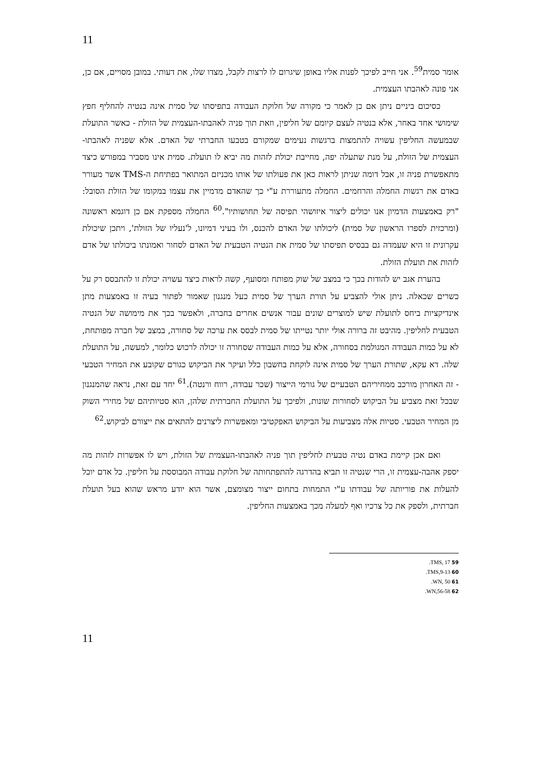11
אומר סמית<sup>59</sup>. אני חייב לפיכך לפנות אליו באופן שיגרום לו לרצות לקבל, מצדו שלו, את דעותי. במובן מסויים, אם כן, אני פונה לאהבתו העצמית.
כסיכום ביניים ניתן אם כן לאמר כי מקורה של חלוקת העבודה בתפיסתו של סמית אינה בנטיה להחליף חפץ שימושי אחד באחר, אלא בנטיה לעצם קיומם של חליפין, וזאת תוך פניה לאהבתו-העצמית של הזולת - כאשר התועלת שבמעשה החליפין עשויה להתמצות ברגשות נעימים שמקורם בטבעו החברתי של האדם. אלא שפניה לאהבתו-העצמית של הזולת, על מנת שתעלה יפה, מחייבת יכולת לזהות מה יביא לו תועלת. סמית אינו מסביר במפורש כיצד מתאפשרת פניה זו, אבל דומה שניתן לראות כאן את פעולתו של אותו מכניזם המתואר בפתיחת ה-TMS אשר מעורר באדם את רגשות החמלה והרחמים. החמלה מתעוררת ע"י כך שהאדם מדמיין את עצמו במקומו של הזולת הסובל: "רק באמצעות הדמיון אנו יכולים ליצור איזושהי תפיסה של תחושותיו".<sup>60</sup> החמלה מספקת אם כן דוגמא ראשונה (ומרכזית לספרו הראשון של סמית) ליכולתו של האדם להכנס, ולו בעיני דמיונו, ל'נעליו של הזולת', ויתכן שיכולת עקרונית זו היא שעמדה גם בבסיס תפיסתו של סמית את הנטיה הטבעית של האדם לסחור ואמונתו ביכולתו של אדם לזהות את תועלת הזולת.
בהערת אגב יש להודות בכך כי במצב של שוק מפותח ומסועף, קשה לראות כיצד עשויה יכולת זו להתבסס רק על כשרים שכאלה. ניתן אולי להצביע על תורת הערך של סמית כעל מנגנון שאמור לפתור בעיה זו באמצעות מתן אינדיקציות ביחס לתועלת שיש למוצרים שונים עבור אנשים אחרים בחברה, ולאפשר בכך את מימושה של הנטיה הטבעית לחליפין. מהיבט זה ברורה אולי יותר נטייתו של סמית לבסס את ערכה של סחורה, במצב של חברה מפותחת, לא על כמות העבודה המגולמת בסחורה, אלא על כמות העבודה שסחורה זו יכולה לרכוש כלומר, למעשה, על התועלת שלה. דא עקא, שתורת הערך של סמית אינה לוקחת בחשבון כלל ועיקר את הביקוש כגורם שקובע את המחיר הטבעי - זה האחרון מורכב ממחיריהם הטבעיים של גורמי הייצור (שכר עבודה, רווח ורנטה).<sup>61</sup> יחד עם זאת, נראה שהמנגנון שבכל זאת מצביע על הביקוש לסחורות שונות, ולפיכך על התועלת החברתית שלהן, הוא סטיותיהם של מחירי השוק מן המחיר הטבעי. סטיות אלה מצביעות על הביקוש האפקטיבי ומאפשרות ליצרנים להתאים את ייצורם לביקוש.<sup>62</sup>
ואם אכן קיימת באדם נטיה טבעית לחליפין תוך פניה לאהבתו-העצמית של הזולת, ויש לו אפשרות לזהות מה יספק אהבה-עצמית זו, הרי שנטיה זו תביא בהדרגה להתפתחותה של חלוקת עבודה המבוססת על חליפין. כל אדם יוכל להעלות את פוריותה של עבודתו ע"י התמחות בתחום ייצור מצומצם, אשר הוא יודע מראש שהוא בעל תועלת חברתית, ולספק את כל צרכיו ואף למעלה מכך באמצעות החליפין.
59 TMS, 17.
60 TMS,9-13.
61 WN, 50.
62 WN,56-58.
11